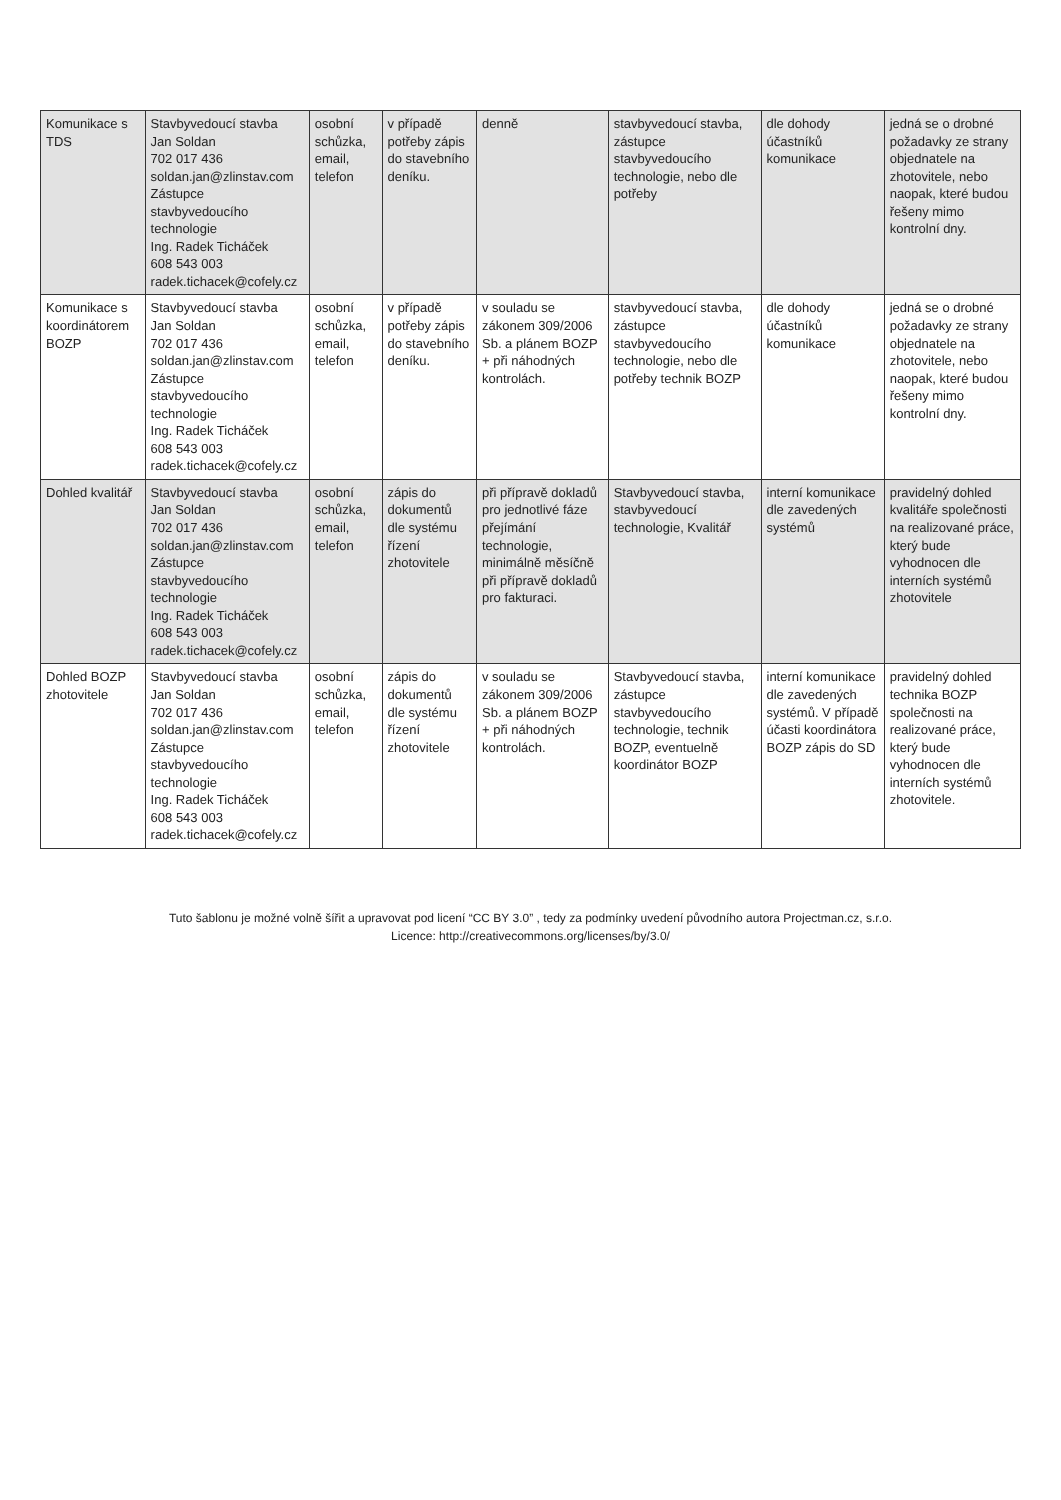| Komunikace s TDS | Stavbyvedoucí stavba Jan Soldan 702 017 436 soldan.jan@zlinstav.com Zástupce stavbyvedoucího technologie Ing. Radek Ticháček 608 543 003 radek.tichacek@cofely.cz | osobní schůzka, email, telefon | v případě potřeby zápis do stavebního deníku. | denně | stavbyvedoucí stavba, zástupce stavbyvedoucího technologie, nebo dle potřeby | dle dohody účastníků komunikace | jedná se o drobné požadavky ze strany objednatele na zhotovitele, nebo naopak, které budou řešeny mimo kontrolní dny. |
| Komunikace s koordinátorem BOZP | Stavbyvedoucí stavba Jan Soldan 702 017 436 soldan.jan@zlinstav.com Zástupce stavbyvedoucího technologie Ing. Radek Ticháček 608 543 003 radek.tichacek@cofely.cz | osobní schůzka, email, telefon | v případě potřeby zápis do stavebního deníku. | v souladu se zákonem 309/2006 Sb. a plánem BOZP + při náhodných kontrolách. | stavbyvedoucí stavba, zástupce stavbyvedoucího technologie, nebo dle potřeby technik BOZP | dle dohody účastníků komunikace | jedná se o drobné požadavky ze strany objednatele na zhotovitele, nebo naopak, které budou řešeny mimo kontrolní dny. |
| Dohled kvalitář | Stavbyvedoucí stavba Jan Soldan 702 017 436 soldan.jan@zlinstav.com Zástupce stavbyvedoucího technologie Ing. Radek Ticháček 608 543 003 radek.tichacek@cofely.cz | osobní schůzka, email, telefon | zápis do dokumentů dle systému řízení zhotovitele | při přípravě dokladů pro jednotlivé fáze přejímání technologie, minimálně měsíčně při přípravě dokladů pro fakturaci. | Stavbyvedoucí stavba, stavbyvedoucí technologie, Kvalitář | interní komunikace dle zavedených systémů | pravidelný dohled kvalitáře společnosti na realizované práce, který bude vyhodnocen dle interních systémů zhotovitele |
| Dohled BOZP zhotovitele | Stavbyvedoucí stavba Jan Soldan 702 017 436 soldan.jan@zlinstav.com Zástupce stavbyvedoucího technologie Ing. Radek Ticháček 608 543 003 radek.tichacek@cofely.cz | osobní schůzka, email, telefon | zápis do dokumentů dle systému řízení zhotovitele | v souladu se zákonem 309/2006 Sb. a plánem BOZP + při náhodných kontrolách. | Stavbyvedoucí stavba, zástupce stavbyvedoucího technologie, technik BOZP, eventuelně koordinátor BOZP | interní komunikace dle zavedených systémů. V případě účasti koordinátora BOZP zápis do SD | pravidelný dohled technika BOZP společnosti na realizované práce, který bude vyhodnocen dle interních systémů zhotovitele. |
Tuto šablonu je možné volně šířit a upravovat pod licení “CC BY 3.0” , tedy za podmínky uvedení původního autora Projectman.cz, s.r.o.
Licence: http://creativecommons.org/licenses/by/3.0/